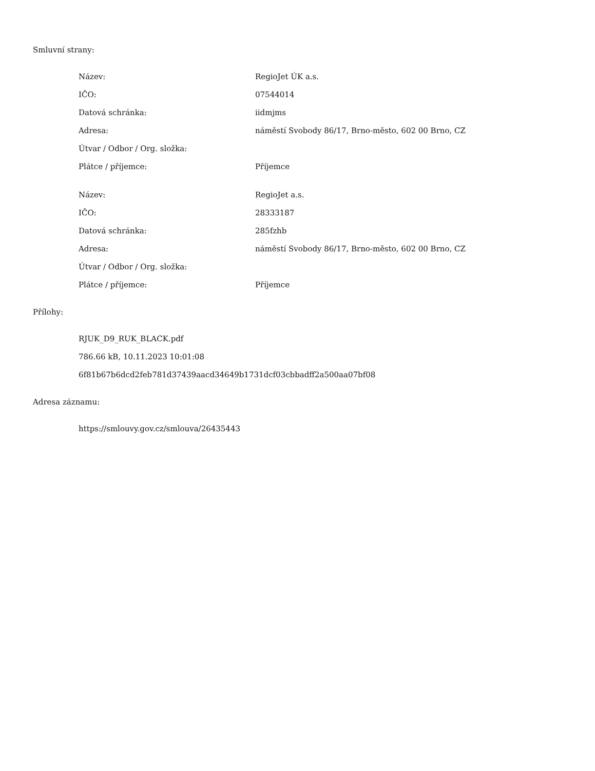Smluvní strany:
| Název: | RegioJet ÚK a.s. |
| IČO: | 07544014 |
| Datová schránka: | iidmjms |
| Adresa: | náměstí Svobody 86/17, Brno-město, 602 00 Brno, CZ |
| Útvar / Odbor / Org. složka: | |
| Plátce / příjemce: | Příjemce |
| Název: | RegioJet a.s. |
| IČO: | 28333187 |
| Datová schránka: | 285fzhb |
| Adresa: | náměstí Svobody 86/17, Brno-město, 602 00 Brno, CZ |
| Útvar / Odbor / Org. složka: | |
| Plátce / příjemce: | Příjemce |
Přílohy:
RJUK_D9_RUK_BLACK.pdf
786.66 kB, 10.11.2023 10:01:08
6f81b67b6dcd2feb781d37439aacd34649b1731dcf03cbbadff2a500aa07bf08
Adresa záznamu:
https://smlouvy.gov.cz/smlouva/26435443